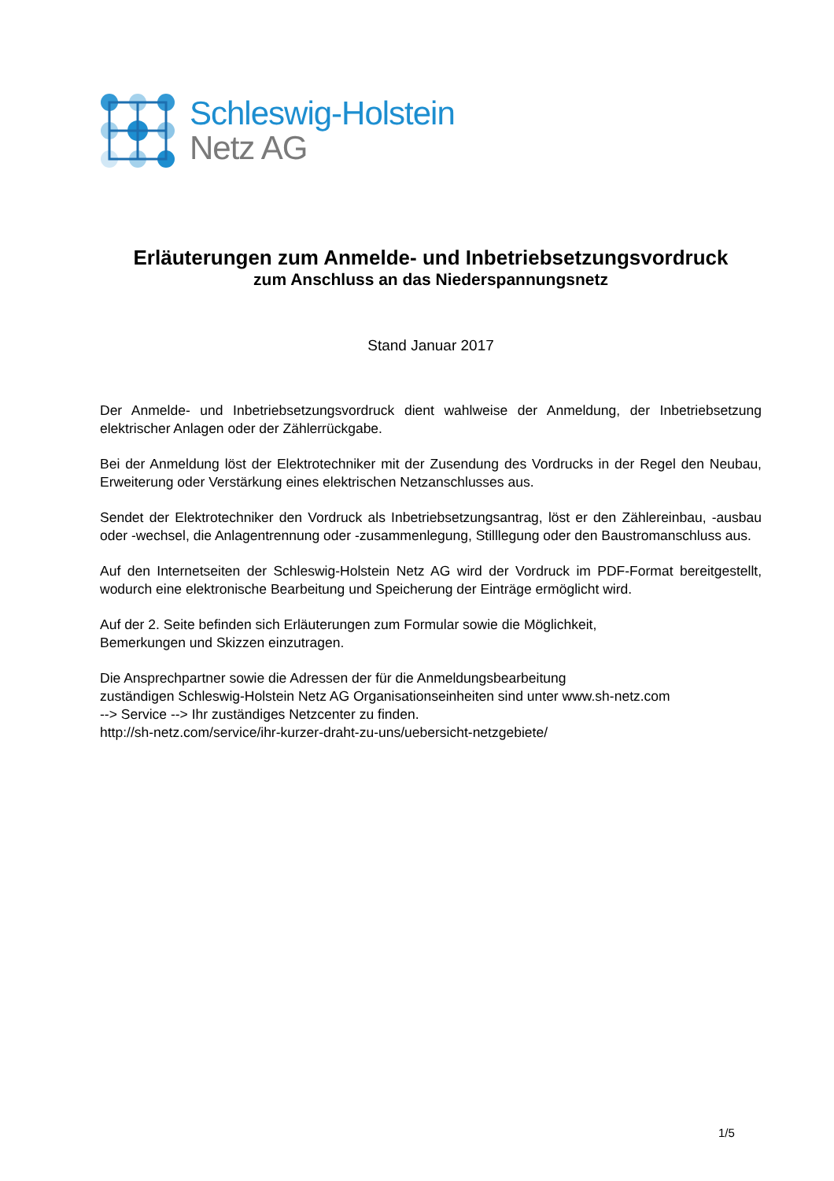Schleswig-Holstein
Netz AG
Erläuterungen zum Anmelde- und Inbetriebsetzungsvordruck
zum Anschluss an das Niederspannungsnetz
Stand Januar 2017
Der Anmelde- und Inbetriebsetzungsvordruck dient wahlweise der Anmeldung, der Inbetriebsetzung elektrischer Anlagen oder der Zählerrückgabe.
Bei der Anmeldung löst der Elektrotechniker mit der Zusendung des Vordrucks in der Regel den Neubau, Erweiterung oder Verstärkung eines elektrischen Netzanschlusses aus.
Sendet der Elektrotechniker den Vordruck als Inbetriebsetzungsantrag, löst er den Zählereinbau, -ausbau oder -wechsel, die Anlagentrennung oder -zusammenlegung, Stilllegung oder den Baustromanschluss aus.
Auf den Internetseiten der Schleswig-Holstein Netz AG wird der Vordruck im PDF-Format bereitgestellt, wodurch eine elektronische Bearbeitung und Speicherung der Einträge ermöglicht wird.
Auf der 2. Seite befinden sich Erläuterungen zum Formular sowie die Möglichkeit,
Bemerkungen und Skizzen einzutragen.
Die Ansprechpartner sowie die Adressen der für die Anmeldungsbearbeitung
zuständigen Schleswig-Holstein Netz AG Organisationseinheiten sind unter www.sh-netz.com
--> Service --> Ihr zuständiges Netzcenter zu finden.
http://sh-netz.com/service/ihr-kurzer-draht-zu-uns/uebersicht-netzgebiete/
1/5